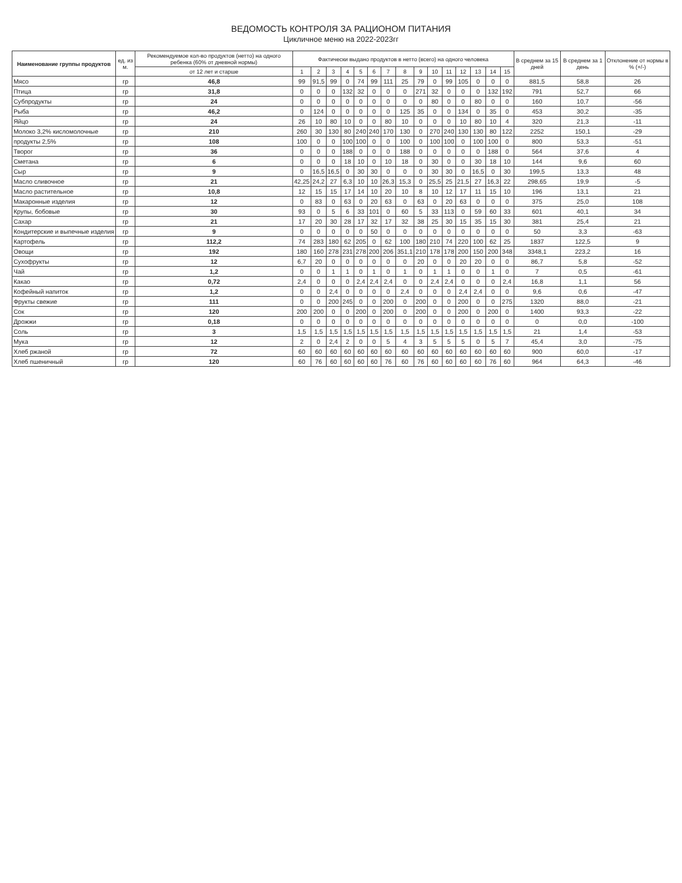ВЕДОМОСТЬ КОНТРОЛЯ ЗА РАЦИОНОМ ПИТАНИЯ
Цикличное меню на 2022-2023гг
| Наименование группы продуктов | ед. из м. | Рекомендуемое кол-во продуктов (нетто) на одного ребенка (60% от дневной нормы) | Фактически выдано продуктов в нетто (всего) на одного человека | | | | | | | | | | | | | | | В среднем за 15 дней | В среднем за 1 день | Отклонение от нормы в % (+/-) |
| --- | --- | --- | --- | --- | --- | --- | --- | --- | --- | --- | --- | --- | --- | --- | --- | --- | --- | --- | --- | --- |
| | | от 12 лет и старше | 1 | 2 | 3 | 4 | 5 | 6 | 7 | 8 | 9 | 10 | 11 | 12 | 13 | 14 | 15 | | | |
| Мясо | гр | 46,8 | 99 | 91,5 | 99 | 0 | 74 | 99 | 111 | 25 | 79 | 0 | 99 | 105 | 0 | 0 | 0 | 881,5 | 58,8 | 26 |
| Птица | гр | 31,8 | 0 | 0 | 0 | 132 | 32 | 0 | 0 | 0 | 271 | 32 | 0 | 0 | 0 | 132 | 192 | 791 | 52,7 | 66 |
| Субпродукты | гр | 24 | 0 | 0 | 0 | 0 | 0 | 0 | 0 | 0 | 0 | 80 | 0 | 0 | 80 | 0 | 0 | 160 | 10,7 | -56 |
| Рыба | гр | 46,2 | 0 | 124 | 0 | 0 | 0 | 0 | 0 | 125 | 35 | 0 | 0 | 134 | 0 | 35 | 0 | 453 | 30,2 | -35 |
| Яйцо | гр | 24 | 26 | 10 | 80 | 10 | 0 | 0 | 80 | 10 | 0 | 0 | 0 | 10 | 80 | 10 | 4 | 320 | 21,3 | -11 |
| Молоко 3,2% кисломолочные | гр | 210 | 260 | 30 | 130 | 80 | 240 | 240 | 170 | 130 | 0 | 270 | 240 | 130 | 130 | 80 | 122 | 2252 | 150,1 | -29 |
| продукты 2,5% | гр | 108 | 100 | 0 | 0 | 100 | 100 | 0 | 0 | 100 | 0 | 100 | 100 | 0 | 100 | 100 | 0 | 800 | 53,3 | -51 |
| Творог | гр | 36 | 0 | 0 | 0 | 188 | 0 | 0 | 0 | 188 | 0 | 0 | 0 | 0 | 0 | 188 | 0 | 564 | 37,6 | 4 |
| Сметана | гр | 6 | 0 | 0 | 0 | 18 | 10 | 0 | 10 | 18 | 0 | 30 | 0 | 0 | 30 | 18 | 10 | 144 | 9,6 | 60 |
| Сыр | гр | 9 | 0 | 16,5 | 16,5 | 0 | 30 | 30 | 0 | 0 | 0 | 30 | 30 | 0 | 16,5 | 0 | 30 | 199,5 | 13,3 | 48 |
| Масло сливочное | гр | 21 | 42,25 | 24,2 | 27 | 6,3 | 10 | 10 | 26,3 | 15,3 | 0 | 25,5 | 25 | 21,5 | 27 | 16,3 | 22 | 298,65 | 19,9 | -5 |
| Масло растительное | гр | 10,8 | 12 | 15 | 15 | 17 | 14 | 10 | 20 | 10 | 8 | 10 | 12 | 17 | 11 | 15 | 10 | 196 | 13,1 | 21 |
| Макаронные изделия | гр | 12 | 0 | 83 | 0 | 63 | 0 | 20 | 63 | 0 | 63 | 0 | 20 | 63 | 0 | 0 | 0 | 375 | 25,0 | 108 |
| Крупы, бобовые | гр | 30 | 93 | 0 | 5 | 6 | 33 | 101 | 0 | 60 | 5 | 33 | 113 | 0 | 59 | 60 | 33 | 601 | 40,1 | 34 |
| Сахар | гр | 21 | 17 | 20 | 30 | 28 | 17 | 32 | 17 | 32 | 38 | 25 | 30 | 15 | 35 | 15 | 30 | 381 | 25,4 | 21 |
| Кондитерские и выпечные изделия | гр | 9 | 0 | 0 | 0 | 0 | 0 | 50 | 0 | 0 | 0 | 0 | 0 | 0 | 0 | 0 | 0 | 50 | 3,3 | -63 |
| Картофель | гр | 112,2 | 74 | 283 | 180 | 62 | 205 | 0 | 62 | 100 | 180 | 210 | 74 | 220 | 100 | 62 | 25 | 1837 | 122,5 | 9 |
| Овощи | гр | 192 | 180 | 160 | 278 | 231 | 278 | 200 | 206 | 351,1 | 210 | 178 | 178 | 200 | 150 | 200 | 348 | 3348,1 | 223,2 | 16 |
| Сухофрукты | гр | 12 | 6,7 | 20 | 0 | 0 | 0 | 0 | 0 | 0 | 20 | 0 | 0 | 20 | 20 | 0 | 0 | 86,7 | 5,8 | -52 |
| Чай | гр | 1,2 | 0 | 0 | 1 | 1 | 0 | 1 | 0 | 1 | 0 | 1 | 1 | 0 | 0 | 1 | 0 | 7 | 0,5 | -61 |
| Какао | гр | 0,72 | 2,4 | 0 | 0 | 0 | 2,4 | 2,4 | 2,4 | 0 | 0 | 2,4 | 2,4 | 0 | 0 | 0 | 2,4 | 16,8 | 1,1 | 56 |
| Кофейный напиток | гр | 1,2 | 0 | 0 | 2,4 | 0 | 0 | 0 | 0 | 2,4 | 0 | 0 | 0 | 2,4 | 2,4 | 0 | 0 | 9,6 | 0,6 | -47 |
| Фрукты свежие | гр | 111 | 0 | 0 | 200 | 245 | 0 | 0 | 200 | 0 | 200 | 0 | 0 | 200 | 0 | 0 | 275 | 1320 | 88,0 | -21 |
| Сок | гр | 120 | 200 | 200 | 0 | 0 | 200 | 0 | 200 | 0 | 200 | 0 | 0 | 200 | 0 | 200 | 0 | 1400 | 93,3 | -22 |
| Дрожжи | гр | 0,18 | 0 | 0 | 0 | 0 | 0 | 0 | 0 | 0 | 0 | 0 | 0 | 0 | 0 | 0 | 0 | 0 | 0,0 | -100 |
| Соль | гр | 3 | 1,5 | 1,5 | 1,5 | 1,5 | 1,5 | 1,5 | 1,5 | 1,5 | 1,5 | 1,5 | 1,5 | 1,5 | 1,5 | 1,5 | 1,5 | 21 | 1,4 | -53 |
| Мука | гр | 12 | 2 | 0 | 2,4 | 2 | 0 | 0 | 5 | 4 | 3 | 5 | 5 | 5 | 0 | 5 | 7 | 45,4 | 3,0 | -75 |
| Хлеб ржаной | гр | 72 | 60 | 60 | 60 | 60 | 60 | 60 | 60 | 60 | 60 | 60 | 60 | 60 | 60 | 60 | 60 | 900 | 60,0 | -17 |
| Хлеб пшеничный | гр | 120 | 60 | 76 | 60 | 60 | 60 | 60 | 76 | 60 | 76 | 60 | 60 | 60 | 60 | 76 | 60 | 964 | 64,3 | -46 |